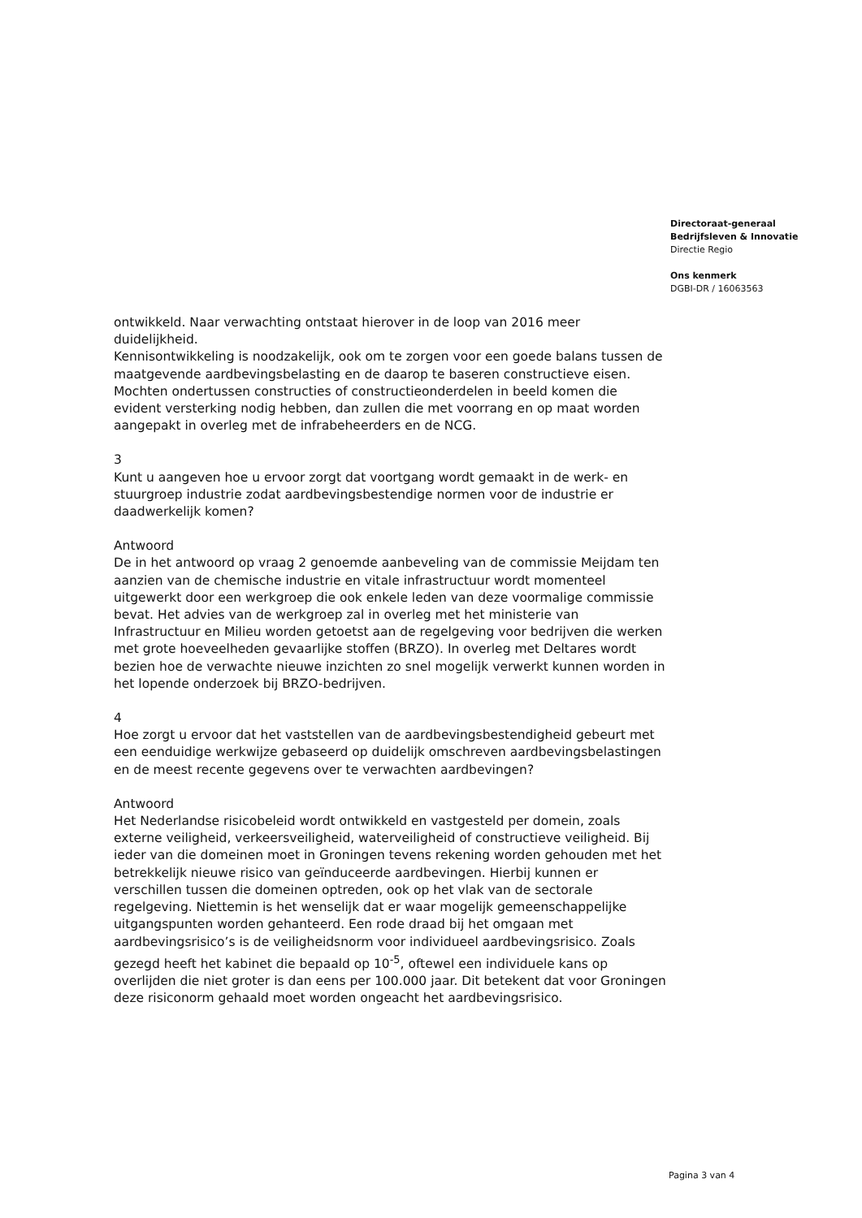Directoraat-generaal
Bedrijfsleven & Innovatie
Directie Regio
Ons kenmerk
DGBI-DR / 16063563
ontwikkeld. Naar verwachting ontstaat hierover in de loop van 2016 meer duidelijkheid.
Kennisontwikkeling is noodzakelijk, ook om te zorgen voor een goede balans tussen de maatgevende aardbevingsbelasting en de daarop te baseren constructieve eisen. Mochten ondertussen constructies of constructieonderdelen in beeld komen die evident versterking nodig hebben, dan zullen die met voorrang en op maat worden aangepakt in overleg met de infrabeheerders en de NCG.
3
Kunt u aangeven hoe u ervoor zorgt dat voortgang wordt gemaakt in de werk- en stuurgroep industrie zodat aardbevingsbestendige normen voor de industrie er daadwerkelijk komen?
Antwoord
De in het antwoord op vraag 2 genoemde aanbeveling van de commissie Meijdam ten aanzien van de chemische industrie en vitale infrastructuur wordt momenteel uitgewerkt door een werkgroep die ook enkele leden van deze voormalige commissie bevat. Het advies van de werkgroep zal in overleg met het ministerie van Infrastructuur en Milieu worden getoetst aan de regelgeving voor bedrijven die werken met grote hoeveelheden gevaarlijke stoffen (BRZO). In overleg met Deltares wordt bezien hoe de verwachte nieuwe inzichten zo snel mogelijk verwerkt kunnen worden in het lopende onderzoek bij BRZO-bedrijven.
4
Hoe zorgt u ervoor dat het vaststellen van de aardbevingsbestendigheid gebeurt met een eenduidige werkwijze gebaseerd op duidelijk omschreven aardbevingsbelastingen en de meest recente gegevens over te verwachten aardbevingen?
Antwoord
Het Nederlandse risicobeleid wordt ontwikkeld en vastgesteld per domein, zoals externe veiligheid, verkeersveiligheid, waterveiligheid of constructieve veiligheid. Bij ieder van die domeinen moet in Groningen tevens rekening worden gehouden met het betrekkelijk nieuwe risico van geïnduceerde aardbevingen. Hierbij kunnen er verschillen tussen die domeinen optreden, ook op het vlak van de sectorale regelgeving. Niettemin is het wenselijk dat er waar mogelijk gemeenschappelijke uitgangspunten worden gehanteerd. Een rode draad bij het omgaan met aardbevingsrisico’s is de veiligheidsnorm voor individueel aardbevingsrisico. Zoals gezegd heeft het kabinet die bepaald op 10<sup>-5</sup>, oftewel een individuele kans op overlijden die niet groter is dan eens per 100.000 jaar. Dit betekent dat voor Groningen deze risiconorm gehaald moet worden ongeacht het aardbevingsrisico.
Pagina 3 van 4